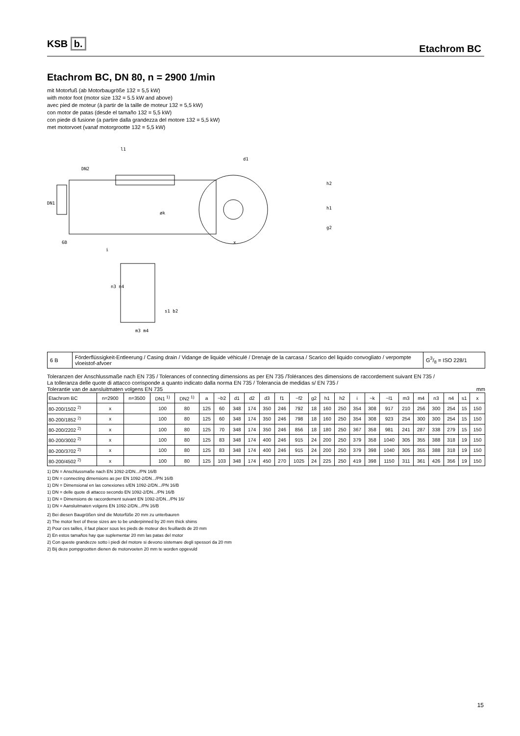KSB b. Etachrom BC
Etachrom BC, DN 80, n = 2900 1/min
mit Motorfuß (ab Motorbaugröße 132 = 5,5 kW)
with motor foot (motor size 132 = 5.5 kW and above)
avec pied de moteur (à partir de la taille de moteur 132 = 5,5 kW)
con motor de patas (desde el tamaño 132 = 5,5 kW)
con piede di fusione (a partire dalla grandezza del motore 132 = 5,5 kW)
met motorvoet (vanaf motorgrootte 132 = 5,5 kW)
DN1
DN2
l1
6B
i
d1
h2
h1
g2
øk
n3 n4
m3 m4
s1 b2
x
| 6 B | Förderflüssigkeit-Entleerung / Casing drain / Vidange de liquide véhiculé / Drenaje de la carcasa / Scarico del liquido convogliato / verpompte vloeistof-afvoer | G3/8 = ISO 228/1 |
Toleranzen der Anschlussmaße nach EN 735 / Tolerances of connecting dimensions as per EN 735 /Tolérances des dimensions de raccordement suivant EN 735 /
La tolleranza delle quote di attacco corrisponde a quanto indicato dalla norma EN 735 / Tolerancia de medidas s/ EN 735 /
Tolerantie van de aansluitmaten volgens EN 735 mm
| Etachrom BC | n=2900 | n=3500 | DN1 <sup>1)</sup> | DN2 <sup>1)</sup> | a | ~b2 | d1 | d2 | d3 | f1 | ~f2 | g2 | h1 | h2 | i | ~k | ~l1 | m3 | m4 | n3 | n4 | s1 | x |
| --- | --- | --- | --- | --- | --- | --- | --- | --- | --- | --- | --- | --- | --- | --- | --- | --- | --- | --- | --- | --- | --- | --- | --- |
| 80-200/1502 <sup>2)</sup> | x | | 100 | 80 | 125 | 60 | 348 | 174 | 350 | 246 | 792 | 18 | 160 | 250 | 354 | 308 | 917 | 210 | 256 | 300 | 254 | 15 | 150 |
| 80-200/1852 <sup>2)</sup> | x | | 100 | 80 | 125 | 60 | 348 | 174 | 350 | 246 | 798 | 18 | 160 | 250 | 354 | 308 | 923 | 254 | 300 | 300 | 254 | 15 | 150 |
| 80-200/2202 <sup>2)</sup> | x | | 100 | 80 | 125 | 70 | 348 | 174 | 350 | 246 | 856 | 18 | 180 | 250 | 367 | 358 | 981 | 241 | 287 | 338 | 279 | 15 | 150 |
| 80-200/3002 <sup>2)</sup> | x | | 100 | 80 | 125 | 83 | 348 | 174 | 400 | 246 | 915 | 24 | 200 | 250 | 379 | 358 | 1040 | 305 | 355 | 388 | 318 | 19 | 150 |
| 80-200/3702 <sup>2)</sup> | x | | 100 | 80 | 125 | 83 | 348 | 174 | 400 | 246 | 915 | 24 | 200 | 250 | 379 | 398 | 1040 | 305 | 355 | 388 | 318 | 19 | 150 |
| 80-200/4502 <sup>2)</sup> | x | | 100 | 80 | 125 | 103 | 348 | 174 | 450 | 270 | 1025 | 24 | 225 | 250 | 419 | 398 | 1150 | 311 | 361 | 426 | 356 | 19 | 150 |
1) DN = Anschlussmaße nach EN 1092-2/DN.../PN 16/B
1) DN = connecting dimensions as per EN 1092-2/DN.../PN 16/B
1) DN = Dimensional en las conexiones s/EN 1092-2/DN.../PN 16/B
1) DN = delle quote di attacco secondo EN 1092-2/DN.../PN 16/B
1) DN = Dimensions de raccordement suivant EN 1092-2/DN.../PN 16/
1) DN = Aansluitmaten volgens EN 1092-2/DN.../PN 16/B
2) Bei diesen Baugrößen sind die Motorfüße 20 mm zu unterbauren
2) The motor feet of these sizes are to be underpinned by 20 mm thick shims
2) Pour ces tailles, il faut placer sous les pieds de moteur des feuillards de 20 mm
2) En estos tamaños hay que suplementar 20 mm las patas del motor
2) Con queste grandezze sotto i piedi del motore si devono sistemare degli spessori da 20 mm
2) Bij deze pompgrootten dienen de motorvoeten 20 mm te worden opgevuld
15